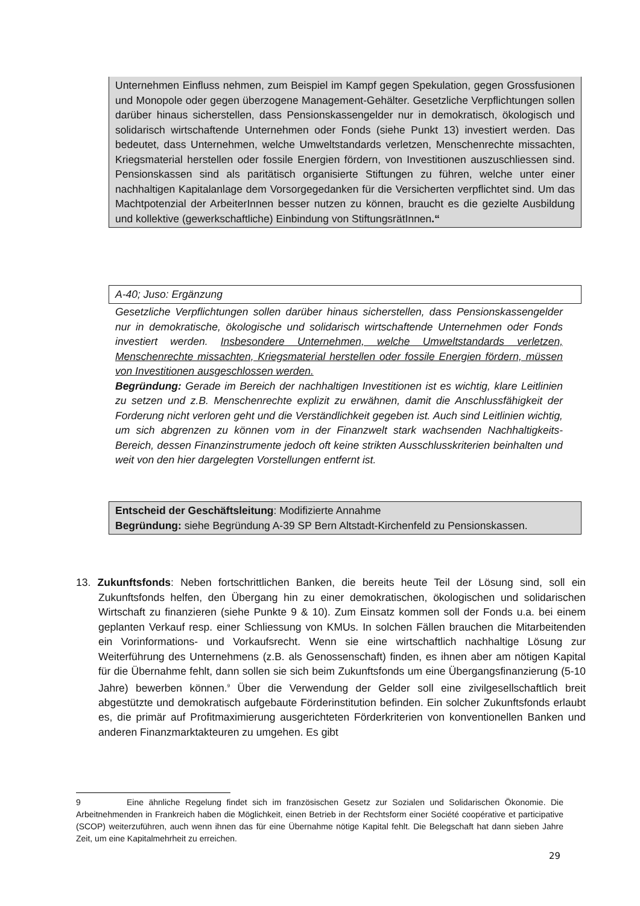Unternehmen Einfluss nehmen, zum Beispiel im Kampf gegen Spekulation, gegen Grossfusionen und Monopole oder gegen überzogene Management-Gehälter. Gesetzliche Verpflichtungen sollen darüber hinaus sicherstellen, dass Pensionskassengelder nur in demokratisch, ökologisch und solidarisch wirtschaftende Unternehmen oder Fonds (siehe Punkt 13) investiert werden. Das bedeutet, dass Unternehmen, welche Umweltstandards verletzen, Menschenrechte missachten, Kriegsmaterial herstellen oder fossile Energien fördern, von Investitionen auszuschliessen sind. Pensionskassen sind als paritätisch organisierte Stiftungen zu führen, welche unter einer nachhaltigen Kapitalanlage dem Vorsorgegedanken für die Versicherten verpflichtet sind. Um das Machtpotenzial der ArbeiterInnen besser nutzen zu können, braucht es die gezielte Ausbildung und kollektive (gewerkschaftliche) Einbindung von StiftungsrätInnen.“
A-40; Juso: Ergänzung
Gesetzliche Verpflichtungen sollen darüber hinaus sicherstellen, dass Pensionskassengelder nur in demokratische, ökologische und solidarisch wirtschaftende Unternehmen oder Fonds investiert werden. Insbesondere Unternehmen, welche Umweltstandards verletzen, Menschenrechte missachten, Kriegsmaterial herstellen oder fossile Energien fördern, müssen von Investitionen ausgeschlossen werden.
Begründung: Gerade im Bereich der nachhaltigen Investitionen ist es wichtig, klare Leitlinien zu setzen und z.B. Menschenrechte explizit zu erwähnen, damit die Anschlussfähigkeit der Forderung nicht verloren geht und die Verständlichkeit gegeben ist. Auch sind Leitlinien wichtig, um sich abgrenzen zu können vom in der Finanzwelt stark wachsenden Nachhaltigkeits-Bereich, dessen Finanzinstrumente jedoch oft keine strikten Ausschlusskriterien beinhalten und weit von den hier dargelegten Vorstellungen entfernt ist.
Entscheid der Geschäftsleitung: Modifizierte Annahme
Begründung: siehe Begründung A-39 SP Bern Altstadt-Kirchenfeld zu Pensionskassen.
13. Zukunftsfonds: Neben fortschrittlichen Banken, die bereits heute Teil der Lösung sind, soll ein Zukunftsfonds helfen, den Übergang hin zu einer demokratischen, ökologischen und solidarischen Wirtschaft zu finanzieren (siehe Punkte 9 & 10). Zum Einsatz kommen soll der Fonds u.a. bei einem geplanten Verkauf resp. einer Schliessung von KMUs. In solchen Fällen brauchen die Mitarbeitenden ein Vorinformations- und Vorkaufsrecht. Wenn sie eine wirtschaftlich nachhaltige Lösung zur Weiterführung des Unternehmens (z.B. als Genossenschaft) finden, es ihnen aber am nötigen Kapital für die Übernahme fehlt, dann sollen sie sich beim Zukunftsfonds um eine Übergangsfinanzierung (5-10 Jahre) bewerben können.<sup>9</sup> Über die Verwendung der Gelder soll eine zivilgesellschaftlich breit abgestützte und demokratisch aufgebaute Förderinstitution befinden. Ein solcher Zukunftsfonds erlaubt es, die primär auf Profitmaximierung ausgerichteten Förderkriterien von konventionellen Banken und anderen Finanzmarktakteuren zu umgehen. Es gibt
9 Eine ähnliche Regelung findet sich im französischen Gesetz zur Sozialen und Solidarischen Ökonomie. Die Arbeitnehmenden in Frankreich haben die Möglichkeit, einen Betrieb in der Rechtsform einer Société coopérative et participative (SCOP) weiterzuführen, auch wenn ihnen das für eine Übernahme nötige Kapital fehlt. Die Belegschaft hat dann sieben Jahre Zeit, um eine Kapitalmehrheit zu erreichen.
29